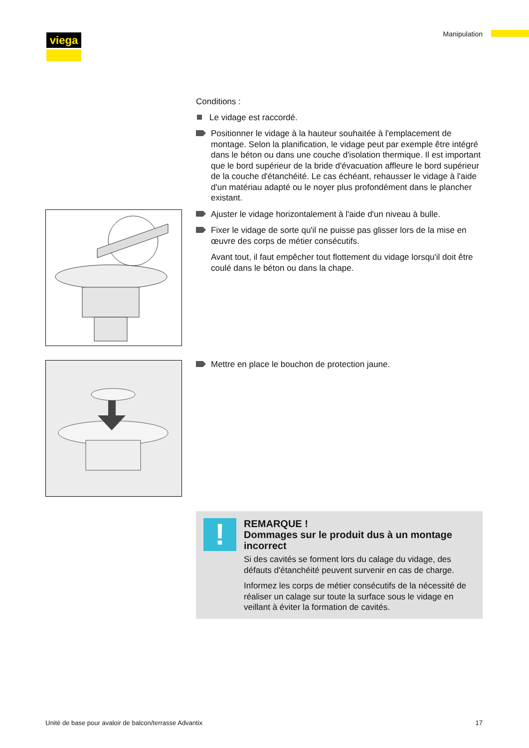viega Manipulation
Conditions :
Le vidage est raccordé.
Positionner le vidage à la hauteur souhaitée à l'emplacement de montage. Selon la planification, le vidage peut par exemple être intégré dans le béton ou dans une couche d'isolation thermique. Il est important que le bord supérieur de la bride d'évacuation affleure le bord supérieur de la couche d'étanchéité. Le cas échéant, rehausser le vidage à l'aide d'un matériau adapté ou le noyer plus profondément dans le plancher existant.
Ajuster le vidage horizontalement à l'aide d'un niveau à bulle.
Fixer le vidage de sorte qu'il ne puisse pas glisser lors de la mise en œuvre des corps de métier consécutifs.
Avant tout, il faut empêcher tout flottement du vidage lorsqu'il doit être coulé dans le béton ou dans la chape.
Mettre en place le bouchon de protection jaune.
!
REMARQUE !
Dommages sur le produit dus à un montage incorrect
Si des cavités se forment lors du calage du vidage, des défauts d'étanchéité peuvent survenir en cas de charge.
Informez les corps de métier consécutifs de la nécessité de réaliser un calage sur toute la surface sous le vidage en veillant à éviter la formation de cavités.
Unité de base pour avaloir de balcon/terrasse Advantix
17